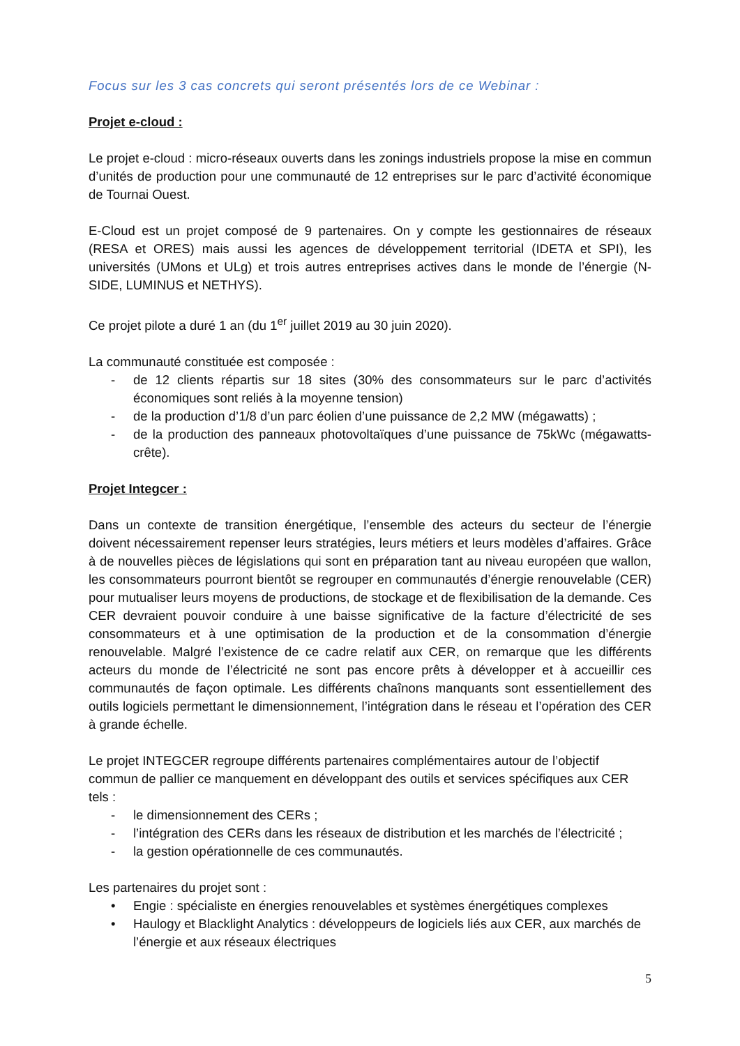Focus sur les 3 cas concrets qui seront présentés lors de ce Webinar :
Projet e-cloud :
Le projet e-cloud : micro-réseaux ouverts dans les zonings industriels propose la mise en commun d’unités de production pour une communauté de 12 entreprises sur le parc d’activité économique de Tournai Ouest.
E-Cloud est un projet composé de 9 partenaires. On y compte les gestionnaires de réseaux (RESA et ORES) mais aussi les agences de développement territorial (IDETA et SPI), les universités (UMons et ULg) et trois autres entreprises actives dans le monde de l’énergie (N-SIDE, LUMINUS et NETHYS).
Ce projet pilote a duré 1 an (du 1<sup>er</sup> juillet 2019 au 30 juin 2020).
La communauté constituée est composée :
- de 12 clients répartis sur 18 sites (30% des consommateurs sur le parc d’activités économiques sont reliés à la moyenne tension)
- de la production d’1/8 d’un parc éolien d’une puissance de 2,2 MW (mégawatts) ;
- de la production des panneaux photovoltaïques d’une puissance de 75kWc (mégawatts-crête).
Projet Integcer :
Dans un contexte de transition énergétique, l’ensemble des acteurs du secteur de l’énergie doivent nécessairement repenser leurs stratégies, leurs métiers et leurs modèles d’affaires. Grâce à de nouvelles pièces de législations qui sont en préparation tant au niveau européen que wallon, les consommateurs pourront bientôt se regrouper en communautés d’énergie renouvelable (CER) pour mutualiser leurs moyens de productions, de stockage et de flexibilisation de la demande. Ces CER devraient pouvoir conduire à une baisse significative de la facture d’électricité de ses consommateurs et à une optimisation de la production et de la consommation d’énergie renouvelable. Malgré l’existence de ce cadre relatif aux CER, on remarque que les différents acteurs du monde de l’électricité ne sont pas encore prêts à développer et à accueillir ces communautés de façon optimale. Les différents chaînons manquants sont essentiellement des outils logiciels permettant le dimensionnement, l’intégration dans le réseau et l’opération des CER à grande échelle.
Le projet INTEGCER regroupe différents partenaires complémentaires autour de l’objectif commun de pallier ce manquement en développant des outils et services spécifiques aux CER tels :
- le dimensionnement des CERs ;
- l’intégration des CERs dans les réseaux de distribution et les marchés de l’électricité ;
- la gestion opérationnelle de ces communautés.
Les partenaires du projet sont :
• Engie : spécialiste en énergies renouvelables et systèmes énergétiques complexes
• Haulogy et Blacklight Analytics : développeurs de logiciels liés aux CER, aux marchés de l’énergie et aux réseaux électriques
5